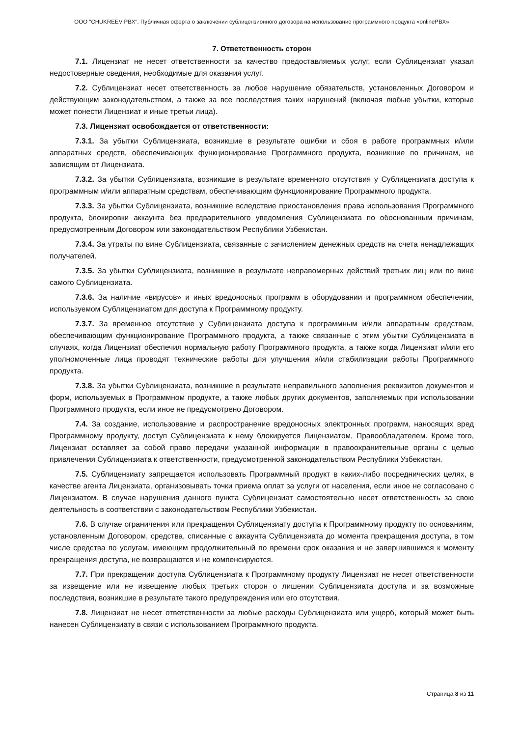ООО "CHUKREEV PBX". Публичная оферта о заключении сублицензионного договора на использование программного продукта «onlinePBX»
7. Ответственность сторон
7.1. Лицензиат не несет ответственности за качество предоставляемых услуг, если Сублицензиат указал недостоверные сведения, необходимые для оказания услуг.
7.2. Сублицензиат несет ответственность за любое нарушение обязательств, установленных Договором и действующим законодательством, а также за все последствия таких нарушений (включая любые убытки, которые может понести Лицензиат и иные третьи лица).
7.3. Лицензиат освобождается от ответственности:
7.3.1. За убытки Сублицензиата, возникшие в результате ошибки и сбоя в работе программных и/или аппаратных средств, обеспечивающих функционирование Программного продукта, возникшие по причинам, не зависящим от Лицензиата.
7.3.2. За убытки Сублицензиата, возникшие в результате временного отсутствия у Сублицензиата доступа к программным и/или аппаратным средствам, обеспечивающим функционирование Программного продукта.
7.3.3. За убытки Сублицензиата, возникшие вследствие приостановления права использования Программного продукта, блокировки аккаунта без предварительного уведомления Сублицензиата по обоснованным причинам, предусмотренным Договором или законодательством Республики Узбекистан.
7.3.4. За утраты по вине Сублицензиата, связанные с зачислением денежных средств на счета ненадлежащих получателей.
7.3.5. За убытки Сублицензиата, возникшие в результате неправомерных действий третьих лиц или по вине самого Сублицензиата.
7.3.6. За наличие «вирусов» и иных вредоносных программ в оборудовании и программном обеспечении, используемом Сублицензиатом для доступа к Программному продукту.
7.3.7. За временное отсутствие у Сублицензиата доступа к программным и/или аппаратным средствам, обеспечивающим функционирование Программного продукта, а также связанные с этим убытки Сублицензиата в случаях, когда Лицензиат обеспечил нормальную работу Программного продукта, а также когда Лицензиат и/или его уполномоченные лица проводят технические работы для улучшения и/или стабилизации работы Программного продукта.
7.3.8. За убытки Сублицензиата, возникшие в результате неправильного заполнения реквизитов документов и форм, используемых в Программном продукте, а также любых других документов, заполняемых при использовании Программного продукта, если иное не предусмотрено Договором.
7.4. За создание, использование и распространение вредоносных электронных программ, наносящих вред Программному продукту, доступ Сублицензиата к нему блокируется Лицензиатом, Правообладателем. Кроме того, Лицензиат оставляет за собой право передачи указанной информации в правоохранительные органы с целью привлечения Сублицензиата к ответственности, предусмотренной законодательством Республики Узбекистан.
7.5. Сублицензиату запрещается использовать Программный продукт в каких-либо посреднических целях, в качестве агента Лицензиата, организовывать точки приема оплат за услуги от населения, если иное не согласовано с Лицензиатом. В случае нарушения данного пункта Сублицензиат самостоятельно несет ответственность за свою деятельность в соответствии с законодательством Республики Узбекистан.
7.6. В случае ограничения или прекращения Сублицензиату доступа к Программному продукту по основаниям, установленным Договором, средства, списанные с аккаунта Сублицензиата до момента прекращения доступа, в том числе средства по услугам, имеющим продолжительный по времени срок оказания и не завершившимся к моменту прекращения доступа, не возвращаются и не компенсируются.
7.7. При прекращении доступа Сублицензиата к Программному продукту Лицензиат не несет ответственности за извещение или не извещение любых третьих сторон о лишении Сублицензиата доступа и за возможные последствия, возникшие в результате такого предупреждения или его отсутствия.
7.8. Лицензиат не несет ответственности за любые расходы Сублицензиата или ущерб, который может быть нанесен Сублицензиату в связи с использованием Программного продукта.
Страница 8 из 11